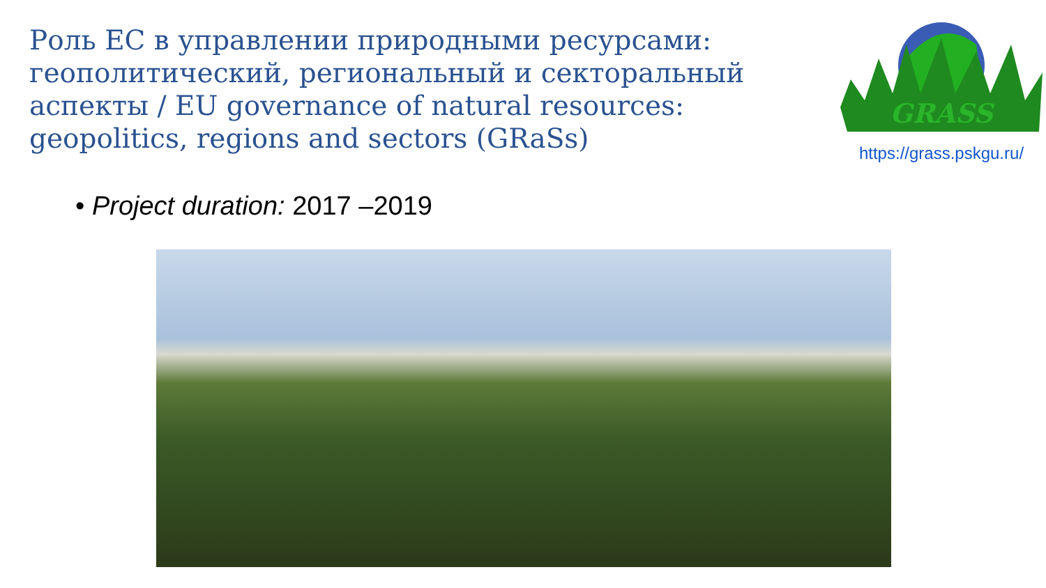Роль ЕС в управлении природными ресурсами: геополитический, региональный и секторальный аспекты / EU governance of natural resources: geopolitics, regions and sectors (GRaSs)
GRASS
https://grass.pskgu.ru/
• Project duration: 2017 –2019